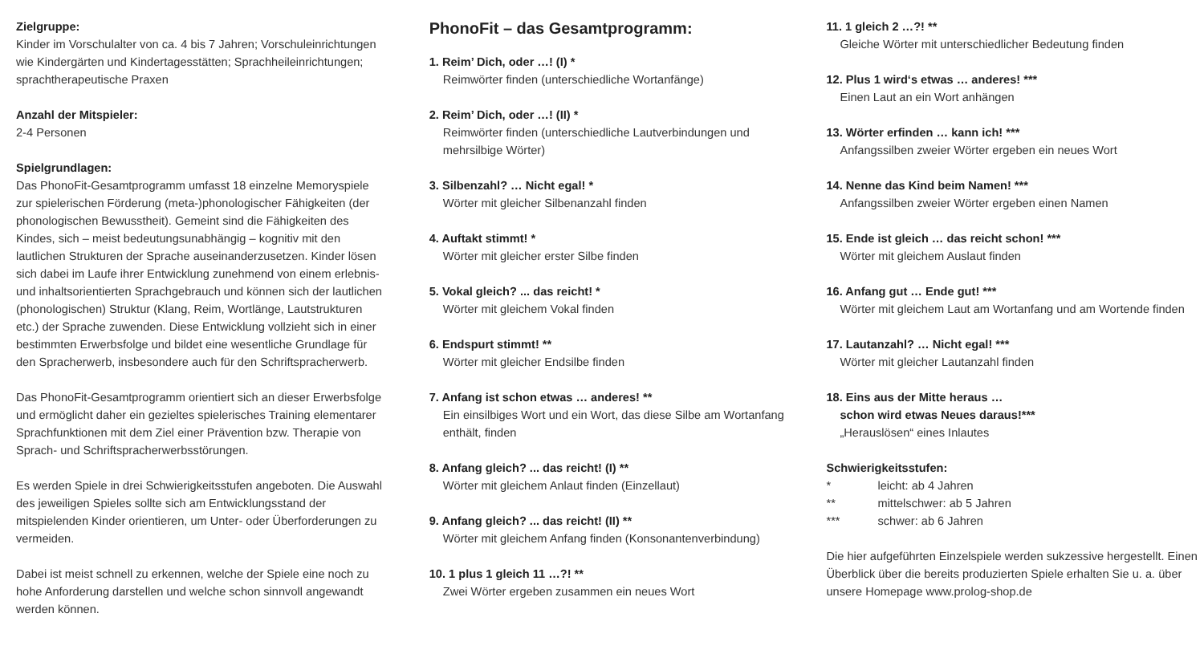Zielgruppe:
Kinder im Vorschulalter von ca. 4 bis 7 Jahren; Vorschuleinrich­tungen wie Kindergärten und Kindertagesstätten; Sprachheilein­richtungen; sprachtherapeutische Praxen
Anzahl der Mitspieler:
2-4 Personen
Spielgrundlagen:
Das PhonoFit-Gesamtprogramm umfasst 18 einzelne Memo­ryspiele zur spielerischen Förderung (meta-)phonologischer Fähigkeiten (der phonologischen Bewusstheit). Gemeint sind die Fähigkeiten des Kindes, sich – meist bedeutungsunabhängig – kognitiv mit den lautlichen Strukturen der Sprache auseinan­derzusetzen. Kinder lösen sich dabei im Laufe ihrer Entwicklung zunehmend von einem erlebnis- und inhaltsorientierten Sprach­gebrauch und können sich der lautlichen (phonologischen) Struk­tur (Klang, Reim, Wortlänge, Lautstrukturen etc.) der Sprache zuwenden. Diese Entwicklung vollzieht sich in einer bestimmten Erwerbsfolge und bildet eine wesentliche Grundlage für den Spracherwerb, insbesondere auch für den Schriftspracherwerb.
Das PhonoFit-Gesamtprogramm orientiert sich an dieser Er­werbsfolge und ermöglicht daher ein gezieltes spielerisches Trai­ning elementarer Sprachfunktionen mit dem Ziel einer Prävention bzw. Therapie von Sprach- und Schriftspracherwerbsstörungen.
Es werden Spiele in drei Schwierigkeitsstufen angeboten. Die Auswahl des jeweiligen Spieles sollte sich am Entwicklungs­stand der mitspielenden Kinder orientieren, um Unter- oder Über­forderungen zu vermeiden.
Dabei ist meist schnell zu erkennen, welche der Spiele eine noch zu hohe Anforderung darstellen und welche schon sinnvoll ange­wandt werden können.
PhonoFit – das Gesamtprogramm:
1. Reim’ Dich, oder …! (I) *
Reimwörter finden (unterschiedliche Wortanfänge)
2. Reim’ Dich, oder …! (II) *
Reimwörter finden (unterschiedliche Lautverbindungen und mehrsilbige Wörter)
3. Silbenzahl? … Nicht egal! *
Wörter mit gleicher Silbenanzahl finden
4. Auftakt stimmt! *
Wörter mit gleicher erster Silbe finden
5. Vokal gleich? ... das reicht! *
Wörter mit gleichem Vokal finden
6. Endspurt stimmt! **
Wörter mit gleicher Endsilbe finden
7. Anfang ist schon etwas … anderes! **
Ein einsilbiges Wort und ein Wort, das diese Silbe am Wortan­fang enthält, finden
8. Anfang gleich? ... das reicht! (I) **
Wörter mit gleichem Anlaut finden (Einzellaut)
9. Anfang gleich? ... das reicht! (II) **
Wörter mit gleichem Anfang finden (Konsonantenverbindung)
10. 1 plus 1 gleich 11 …?! **
Zwei Wörter ergeben zusammen ein neues Wort
11. 1 gleich 2 …?! **
Gleiche Wörter mit unterschiedlicher Bedeutung finden
12. Plus 1 wird‘s etwas … anderes! ***
Einen Laut an ein Wort anhängen
13. Wörter erfinden … kann ich! ***
Anfangssilben zweier Wörter ergeben ein neues Wort
14. Nenne das Kind beim Namen! ***
Anfangssilben zweier Wörter ergeben einen Namen
15. Ende ist gleich … das reicht schon! ***
Wörter mit gleichem Auslaut finden
16. Anfang gut … Ende gut! ***
Wörter mit gleichem Laut am Wortanfang und am Wortende finden
17. Lautanzahl? … Nicht egal! ***
Wörter mit gleicher Lautanzahl finden
18. Eins aus der Mitte heraus …
schon wird etwas Neues daraus!***
„Herauslösen“ eines Inlautes
Schwierigkeitsstufen:
* leicht: ab 4 Jahren
** mittelschwer: ab 5 Jahren
*** schwer: ab 6 Jahren
Die hier aufgeführten Einzelspiele werden sukzessive hergestellt. Einen Überblick über die bereits produzierten Spiele erhalten Sie u. a. über unsere Homepage www.prolog-shop.de